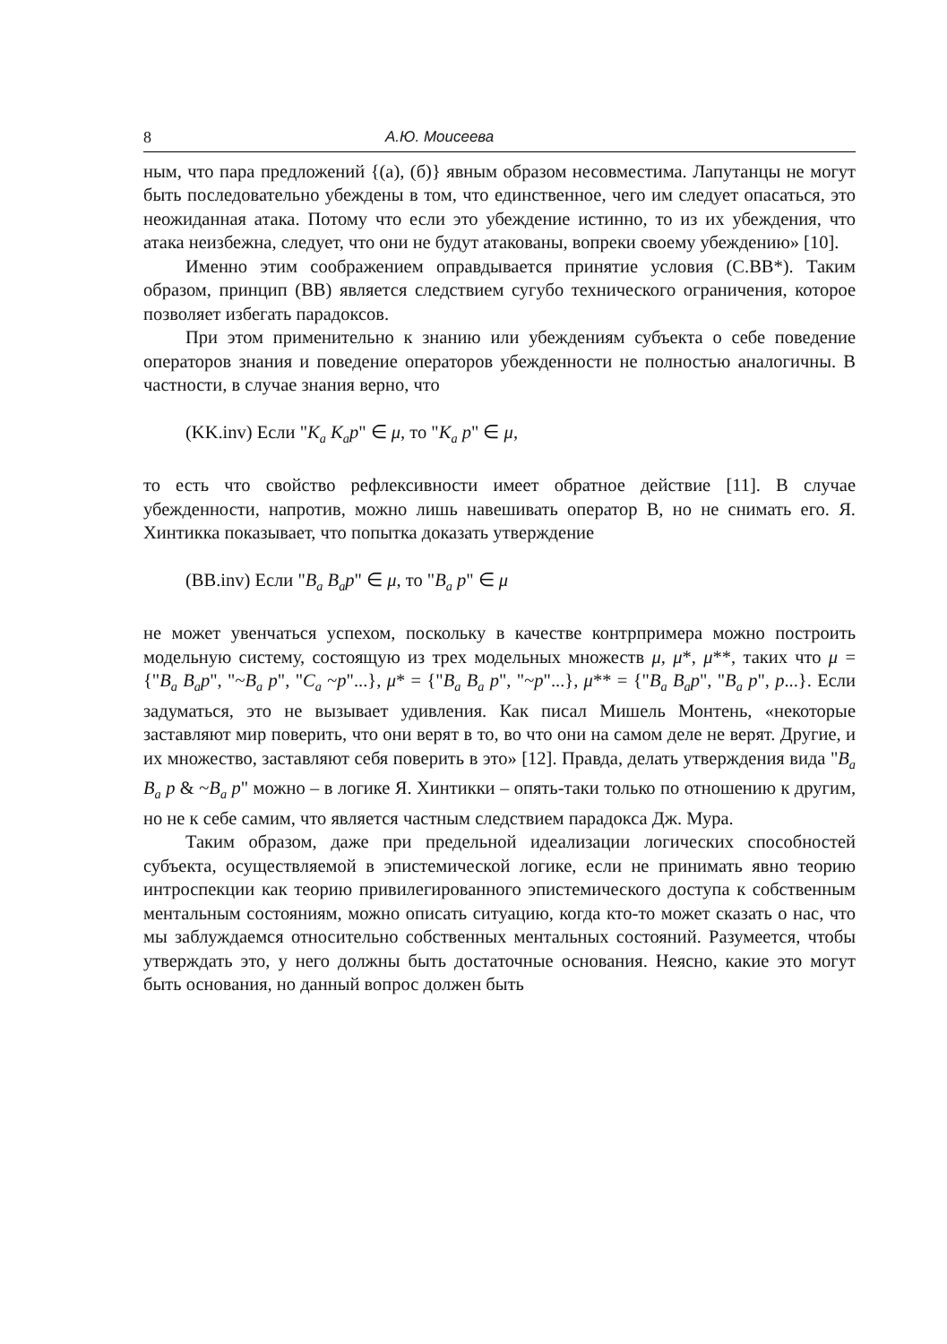8 А.Ю. Моисеева
ным, что пара предложений {(а), (б)} явным образом несовместима. Лапутанцы не могут быть последовательно убеждены в том, что единственное, чего им следует опасаться, это неожиданная атака. Потому что если это убеждение истинно, то из их убеждения, что атака неизбежна, следует, что они не будут атакованы, вопреки своему убеждению» [10].
Именно этим соображением оправдывается принятие условия (С.BB*). Таким образом, принцип (BB) является следствием сугубо технического ограничения, которое позволяет избегать парадоксов.
При этом применительно к знанию или убеждениям субъекта о себе поведение операторов знания и поведение операторов убежденности не полностью аналогичны. В частности, в случае знания верно, что
(KK.inv) Если "K<sub>a</sub> K<sub>a</sub>p" ∈ μ, то "K<sub>a</sub> p" ∈ μ,
то есть что свойство рефлексивности имеет обратное действие [11]. В случае убежденности, напротив, можно лишь навешивать оператор B, но не снимать его. Я. Хинтикка показывает, что попытка доказать утверждение
(BB.inv) Если "B<sub>a</sub> B<sub>a</sub>p" ∈ μ, то "B<sub>a</sub> p" ∈ μ
не может увенчаться успехом, поскольку в качестве контрпримера можно построить модельную систему, состоящую из трех модельных множеств μ, μ*, μ**, таких что μ = {"B<sub>a</sub> B<sub>a</sub>p", "~B<sub>a</sub> p", "C<sub>a</sub> ~p"...}, μ* = {"B<sub>a</sub> B<sub>a</sub> p", "~p"...}, μ** = {"B<sub>a</sub> B<sub>a</sub>p", "B<sub>a</sub> p", p...}. Если задуматься, это не вызывает удивления. Как писал Мишель Монтень, «некоторые заставляют мир поверить, что они верят в то, во что они на самом деле не верят. Другие, и их множество, заставляют себя поверить в это» [12]. Правда, делать утверждения вида "B<sub>a</sub> B<sub>a</sub> p & ~B<sub>a</sub> p" можно – в логике Я. Хинтикки – опять-таки только по отношению к другим, но не к себе самим, что является частным следствием парадокса Дж. Мура.
Таким образом, даже при предельной идеализации логических способностей субъекта, осуществляемой в эпистемической логике, если не принимать явно теорию интроспекции как теорию привилегированного эпистемического доступа к собственным ментальным состояниям, можно описать ситуацию, когда кто-то может сказать о нас, что мы заблуждаемся относительно собственных ментальных состояний. Разумеется, чтобы утверждать это, у него должны быть достаточные основания. Неясно, какие это могут быть основания, но данный вопрос должен быть